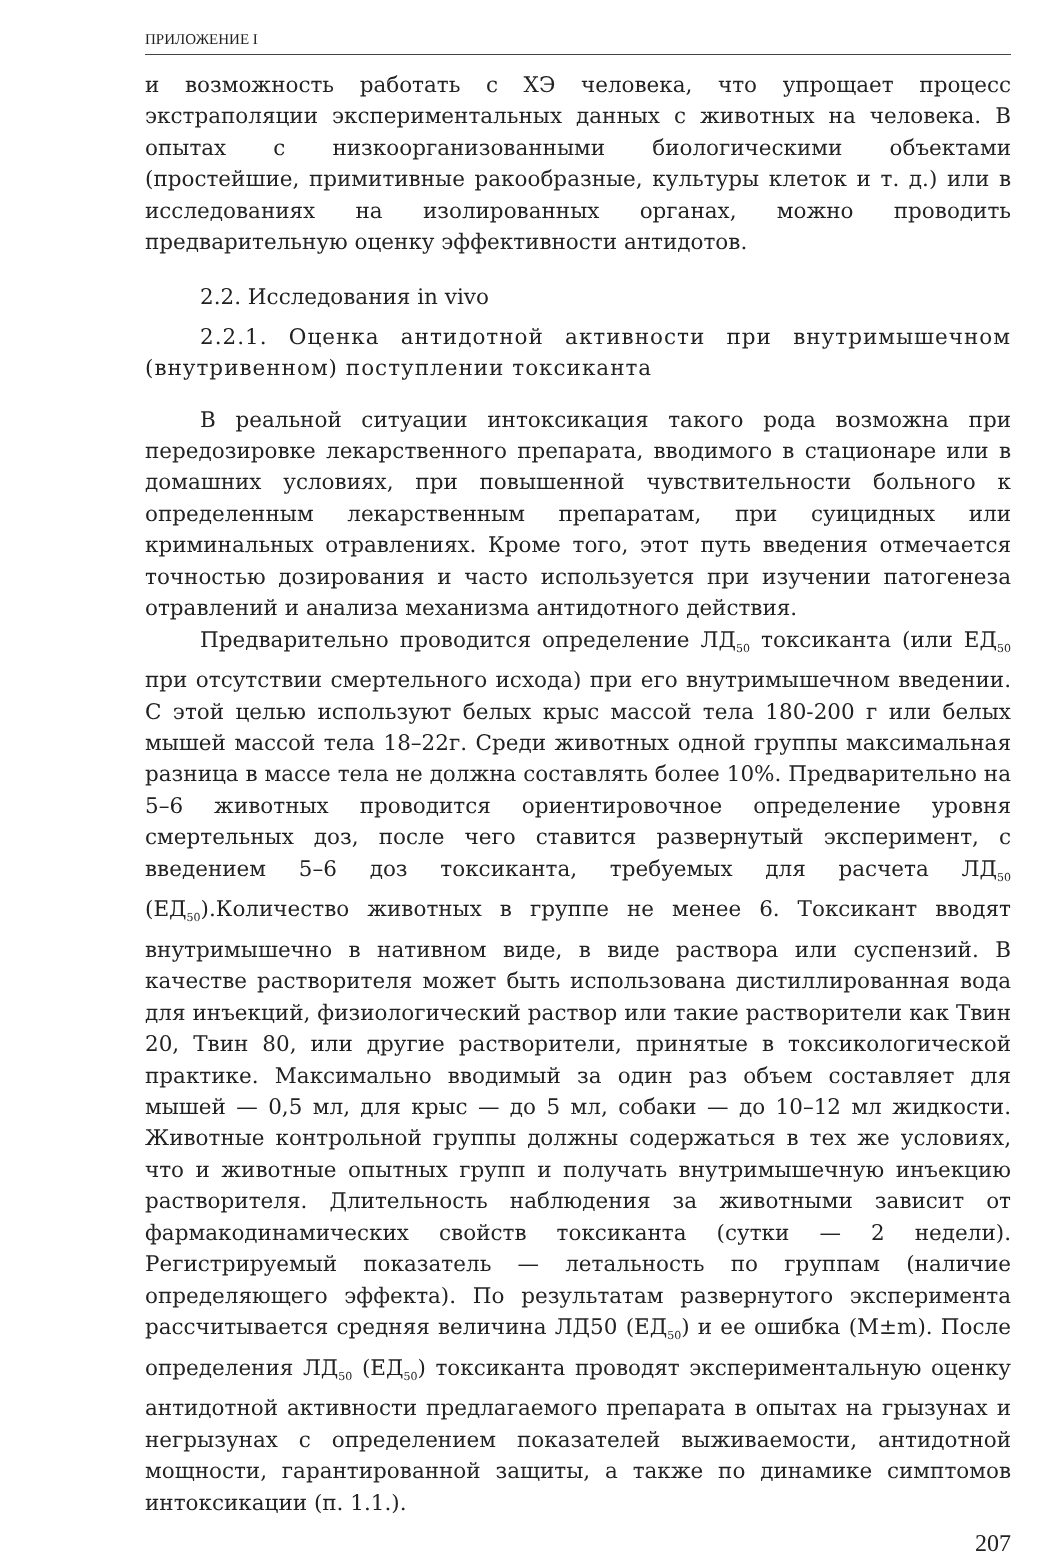ПРИЛОЖЕНИЕ I
и возможность работать с ХЭ человека, что упрощает процесс экстраполяции экспериментальных данных с животных на человека. В опытах с низкоорганизованными биологическими объектами (простейшие, примитивные ракообразные, культуры клеток и т. д.) или в исследованиях на изолированных органах, можно проводить предварительную оценку эффективности антидотов.
2.2. Исследования in vivo
2.2.1. Оценка антидотной активности при внутримышечном (внутривенном) поступлении токсиканта
В реальной ситуации интоксикация такого рода возможна при передозировке лекарственного препарата, вводимого в стационаре или в домашних условиях, при повышенной чувствительности больного к определенным лекарственным препаратам, при суицидных или криминальных отравлениях. Кроме того, этот путь введения отмечается точностью дозирования и часто используется при изучении патогенеза отравлений и анализа механизма антидотного действия.
Предварительно проводится определение ЛД<sub>50</sub> токсиканта (или ЕД<sub>50</sub> при отсутствии смертельного исхода) при его внутримышечном введении. С этой целью используют белых крыс массой тела 180-200 г или белых мышей массой тела 18–22г. Среди животных одной группы максимальная разница в массе тела не должна составлять более 10%. Предварительно на 5–6 животных проводится ориентировочное определение уровня смертельных доз, после чего ставится развернутый эксперимент, с введением 5–6 доз токсиканта, требуемых для расчета ЛД<sub>50</sub> (ЕД<sub>50</sub>).Количество животных в группе не менее 6. Токсикант вводят внутримышечно в нативном виде, в виде раствора или суспензий. В качестве растворителя может быть использована дистиллированная вода для инъекций, физиологический раствор или такие растворители как Твин 20, Твин 80, или другие растворители, принятые в токсикологической практике. Максимально вводимый за один раз объем составляет для мышей — 0,5 мл, для крыс — до 5 мл, собаки — до 10–12 мл жидкости. Животные контрольной группы должны содержаться в тех же условиях, что и животные опытных групп и получать внутримышечную инъекцию растворителя. Длительность наблюдения за животными зависит от фармакодинамических свойств токсиканта (сутки — 2 недели). Регистрируемый показатель — летальность по группам (наличие определяющего эффекта). По результатам развернутого эксперимента рассчитывается средняя величина ЛД50 (ЕД<sub>50</sub>) и ее ошибка (M±m). После определения ЛД<sub>50</sub> (ЕД<sub>50</sub>) токсиканта проводят экспериментальную оценку антидотной активности предлагаемого препарата в опытах на грызунах и негрызунах с определением показателей выживаемости, антидотной мощности, гарантированной защиты, а также по динамике симптомов интоксикации (п. 1.1.).
207